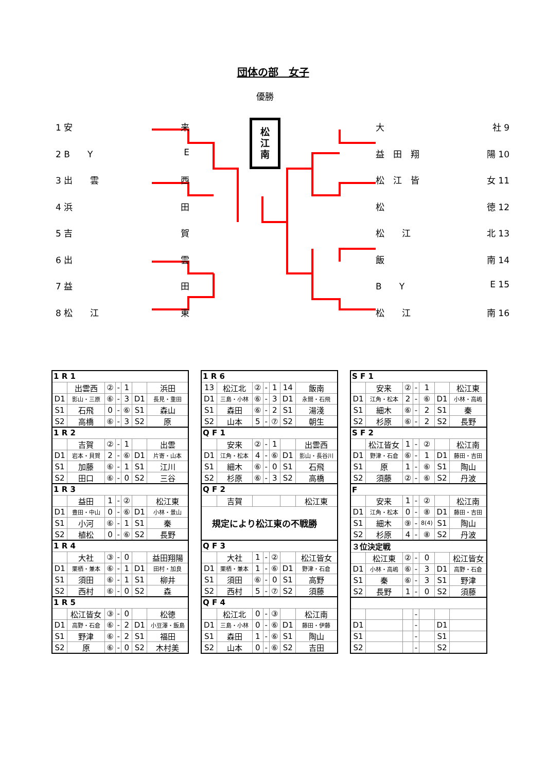団体の部　女子
1 安 来
2 B　　Y E
3 出　　雲 西
4 浜 田
5 吉 賀
6 出 雲
7 益 田
8 松　　江 東
優勝
松
江
南
大 社 9
益　田　翔 陽 10
松　江　皆 女 11
松 徳 12
松　　江 北 13
飯 南 14
B　　Y E 15
松　　江 南 16
| 1 R 1 | | | | | | |
| | 出雲西 | ② | - | 1 | | 浜田 |
| D1 | 影山・三原 | ⑥ | - | 3 | D1 | 長見・重田 |
| S1 | 石飛 | 0 | - | ⑥ | S1 | 森山 |
| S2 | 高橋 | ⑥ | - | 3 | S2 | 原 |
| 1 R 2 | | | | | | |
| | 吉賀 | ② | - | 1 | | 出雲 |
| D1 | 岩本・貝賀 | 2 | - | ⑥ | D1 | 片寄・山本 |
| S1 | 加藤 | ⑥ | - | 1 | S1 | 江川 |
| S2 | 田口 | ⑥ | - | 0 | S2 | 三谷 |
| 1 R 3 | | | | | | |
| | 益田 | 1 | - | ② | | 松江東 |
| D1 | 豊田・中山 | 0 | - | ⑥ | D1 | 小林・景山 |
| S1 | 小河 | ⑥ | - | 1 | S1 | 秦 |
| S2 | 植松 | 0 | - | ⑥ | S2 | 長野 |
| 1 R 4 | | | | | | |
| | 大社 | ③ | - | 0 | | 益田翔陽 |
| D1 | 栗栖・兼本 | ⑥ | - | 1 | D1 | 田村・加良 |
| S1 | 須田 | ⑥ | - | 1 | S1 | 柳井 |
| S2 | 西村 | ⑥ | - | 0 | S2 | 森 |
| 1 R 5 | | | | | | |
| | 松江皆女 | ③ | - | 0 | | 松徳 |
| D1 | 高野・石倉 | ⑥ | - | 2 | D1 | 小豆澤・飯島 |
| S1 | 野津 | ⑥ | - | 2 | S1 | 福田 |
| S2 | 原 | ⑥ | - | 0 | S2 | 木村美 |
| 1 R 6 | | | | | | |
| 13 | 松江北 | ② | - | 1 | 14 | 飯南 |
| D1 | 三島・小林 | ⑥ | - | 3 | D1 | 永間・石飛 |
| S1 | 森田 | ⑥ | - | 2 | S1 | 湯淺 |
| S2 | 山本 | 5 | - | ⑦ | S2 | 朝生 |
| Q F 1 | | | | | | |
| | 安来 | ② | - | 1 | | 出雲西 |
| D1 | 江角・松本 | 4 | - | ⑥ | D1 | 影山・長谷川 |
| S1 | 細木 | ⑥ | - | 0 | S1 | 石飛 |
| S2 | 杉原 | ⑥ | - | 3 | S2 | 高橋 |
| Q F 2 | | | | | | |
| | 吉賀 | | | | | 松江東 |
| 規定により松江東の不戦勝 | | | | | | |
| Q F 3 | | | | | | |
| | 大社 | 1 | - | ② | | 松江皆女 |
| D1 | 栗栖・兼本 | 1 | - | ⑥ | D1 | 野津・石倉 |
| S1 | 須田 | ⑥ | - | 0 | S1 | 高野 |
| S2 | 西村 | 5 | - | ⑦ | S2 | 須藤 |
| Q F 4 | | | | | | |
| | 松江北 | 0 | - | ③ | | 松江南 |
| D1 | 三島・小林 | 0 | - | ⑥ | D1 | 藤田・伊藤 |
| S1 | 森田 | 1 | - | ⑥ | S1 | 陶山 |
| S2 | 山本 | 0 | - | ⑥ | S2 | 吉田 |
| S F 1 | | | | | | |
| | 安来 | ② | - | 1 | | 松江東 |
| D1 | 江角・松本 | 2 | - | ⑥ | D1 | 小林・高嶋 |
| S1 | 細木 | ⑥ | - | 2 | S1 | 秦 |
| S2 | 杉原 | ⑥ | - | 2 | S2 | 長野 |
| S F 2 | | | | | | |
| | 松江皆女 | 1 | - | ② | | 松江南 |
| D1 | 野津・石倉 | ⑥ | - | 1 | D1 | 藤田・吉田 |
| S1 | 原 | 1 | - | ⑥ | S1 | 陶山 |
| S2 | 須藤 | ② | - | ⑥ | S2 | 丹波 |
| F | | | | | | |
| | 安来 | 1 | - | ② | | 松江南 |
| D1 | 江角・松本 | 0 | - | ⑧ | D1 | 藤田・吉田 |
| S1 | 細木 | ⑨ | - | 8(4) | S1 | 陶山 |
| S2 | 杉原 | 4 | - | ⑧ | S2 | 丹波 |
| ３位決定戦 | | | | | | |
| | 松江東 | ② | - | 0 | | 松江皆女 |
| D1 | 小林・高嶋 | ⑥ | - | 3 | D1 | 高野・石倉 |
| S1 | 秦 | ⑥ | - | 3 | S1 | 野津 |
| S2 | 長野 | 1 | - | 0 | S2 | 須藤 |
| | | | - | | | |
| D1 | | | - | | D1 | |
| S1 | | | - | | S1 | |
| S2 | | | - | | S2 | |